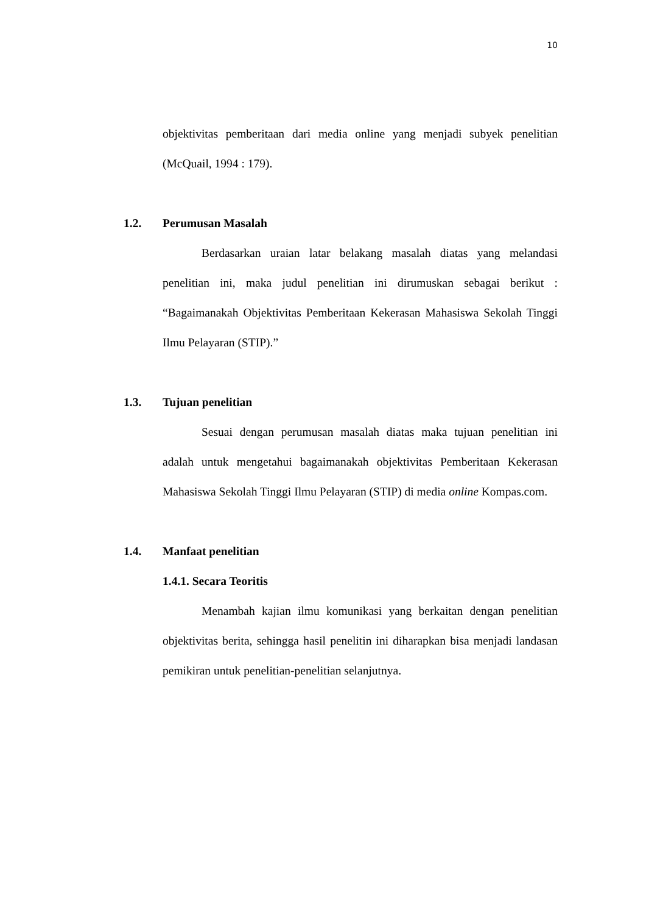10
objektivitas pemberitaan dari media online yang menjadi subyek penelitian (McQuail, 1994 : 179).
1.2. Perumusan Masalah
Berdasarkan uraian latar belakang masalah diatas yang melandasi penelitian ini, maka judul penelitian ini dirumuskan sebagai berikut : “Bagaimanakah Objektivitas Pemberitaan Kekerasan Mahasiswa Sekolah Tinggi Ilmu Pelayaran (STIP).”
1.3. Tujuan penelitian
Sesuai dengan perumusan masalah diatas maka tujuan penelitian ini adalah untuk mengetahui bagaimanakah objektivitas Pemberitaan Kekerasan Mahasiswa Sekolah Tinggi Ilmu Pelayaran (STIP) di media online Kompas.com.
1.4. Manfaat penelitian
1.4.1. Secara Teoritis
Menambah kajian ilmu komunikasi yang berkaitan dengan penelitian objektivitas berita, sehingga hasil penelitin ini diharapkan bisa menjadi landasan pemikiran untuk penelitian-penelitian selanjutnya.